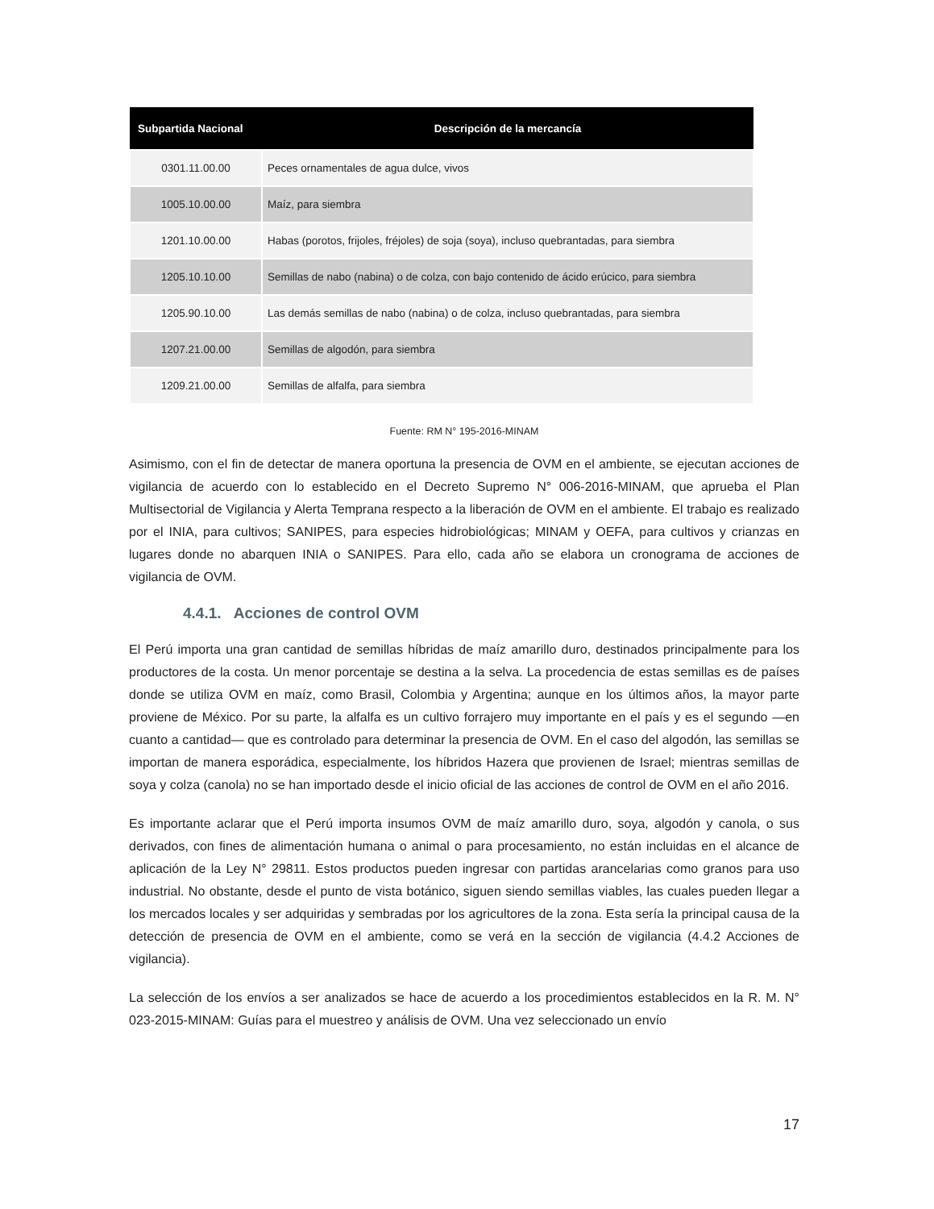| Subpartida Nacional | Descripción de la mercancía |
| --- | --- |
| 0301.11.00.00 | Peces ornamentales de agua dulce, vivos |
| 1005.10.00.00 | Maíz, para siembra |
| 1201.10.00.00 | Habas (porotos, frijoles, fréjoles) de soja (soya), incluso quebrantadas, para siembra |
| 1205.10.10.00 | Semillas de nabo (nabina) o de colza, con bajo contenido de ácido erúcico, para siembra |
| 1205.90.10.00 | Las demás semillas de nabo (nabina) o de colza, incluso quebrantadas, para siembra |
| 1207.21.00.00 | Semillas de algodón, para siembra |
| 1209.21.00.00 | Semillas de alfalfa, para siembra |
Fuente: RM N° 195-2016-MINAM
Asimismo, con el fin de detectar de manera oportuna la presencia de OVM en el ambiente, se ejecutan acciones de vigilancia de acuerdo con lo establecido en el Decreto Supremo N° 006-2016-MINAM, que aprueba el Plan Multisectorial de Vigilancia y Alerta Temprana respecto a la liberación de OVM en el ambiente. El trabajo es realizado por el INIA, para cultivos; SANIPES, para especies hidrobiológicas; MINAM y OEFA, para cultivos y crianzas en lugares donde no abarquen INIA o SANIPES. Para ello, cada año se elabora un cronograma de acciones de vigilancia de OVM.
4.4.1. Acciones de control OVM
El Perú importa una gran cantidad de semillas híbridas de maíz amarillo duro, destinados principalmente para los productores de la costa. Un menor porcentaje se destina a la selva. La procedencia de estas semillas es de países donde se utiliza OVM en maíz, como Brasil, Colombia y Argentina; aunque en los últimos años, la mayor parte proviene de México. Por su parte, la alfalfa es un cultivo forrajero muy importante en el país y es el segundo —en cuanto a cantidad— que es controlado para determinar la presencia de OVM. En el caso del algodón, las semillas se importan de manera esporádica, especialmente, los híbridos Hazera que provienen de Israel; mientras semillas de soya y colza (canola) no se han importado desde el inicio oficial de las acciones de control de OVM en el año 2016.
Es importante aclarar que el Perú importa insumos OVM de maíz amarillo duro, soya, algodón y canola, o sus derivados, con fines de alimentación humana o animal o para procesamiento, no están incluidas en el alcance de aplicación de la Ley N° 29811. Estos productos pueden ingresar con partidas arancelarias como granos para uso industrial. No obstante, desde el punto de vista botánico, siguen siendo semillas viables, las cuales pueden llegar a los mercados locales y ser adquiridas y sembradas por los agricultores de la zona. Esta sería la principal causa de la detección de presencia de OVM en el ambiente, como se verá en la sección de vigilancia (4.4.2 Acciones de vigilancia).
La selección de los envíos a ser analizados se hace de acuerdo a los procedimientos establecidos en la R. M. N° 023-2015-MINAM: Guías para el muestreo y análisis de OVM. Una vez seleccionado un envío
17